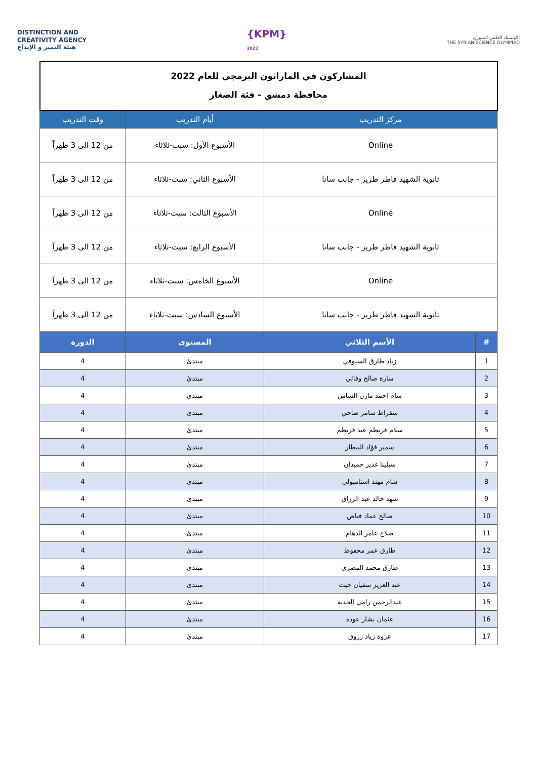DISTINCTION AND
CREATIVITY AGENCY
هيئة التميز و الإبداع
{KPM}
2022
الأولمبياد العلمي السوري
THE SYRIAN SCIENCE OLYMPIAD
| المشاركون في الماراثون البرمجي للعام 2022 محافظة دمشق - فئة الصغار | | | |
| مركز التدريب | | أيام التدريب | وقت التدريب |
| Online | | الأسبوع الأول: سبت-ثلاثاء | من 12 الى 3 ظهراً |
| ثانوية الشهيد فاطر طريز - جانب سانا | | الأسبوع الثاني: سبت-ثلاثاء | من 12 الى 3 ظهراً |
| Online | | الأسبوع الثالث: سبت-ثلاثاء | من 12 الى 3 ظهراً |
| ثانوية الشهيد فاطر طريز - جانب سانا | | الأسبوع الرابع: سبت-ثلاثاء | من 12 الى 3 ظهراً |
| Online | | الأسبوع الخامس: سبت-ثلاثاء | من 12 الى 3 ظهراً |
| ثانوية الشهيد فاطر طريز - جانب سانا | | الأسبوع السادس: سبت-ثلاثاء | من 12 الى 3 ظهراً |
| # | الأسم الثلاثي | المستوى | الدورة |
| 1 | زياد طارق السيوفي | مبتدئ | 4 |
| 2 | سارة صالح وفائي | مبتدئ | 4 |
| 3 | سام احمد مازن الشاش | مبتدئ | 4 |
| 4 | سقراط سامر ضاحي | مبتدئ | 4 |
| 5 | سلام قريطم عيد قريطم | مبتدئ | 4 |
| 6 | سمير فؤاد البيطار | مبتدئ | 4 |
| 7 | سيلينا غدير حميدان | مبتدئ | 4 |
| 8 | شام مهند استامبولي | مبتدئ | 4 |
| 9 | شهد خالد عبد الرزاق | مبتدئ | 4 |
| 10 | صالح عماد فياض | مبتدئ | 4 |
| 11 | صلاح عامر الدهام | مبتدئ | 4 |
| 12 | طارق عمر محفوظ | مبتدئ | 4 |
| 13 | طارق محمد المصري | مبتدئ | 4 |
| 14 | عبد العزيز سفيان خيت | مبتدئ | 4 |
| 15 | عبدالرحمن رامي الجدبه | مبتدئ | 4 |
| 16 | عثمان بشار عودة | مبتدئ | 4 |
| 17 | عروة زياد رزوق | مبتدئ | 4 |